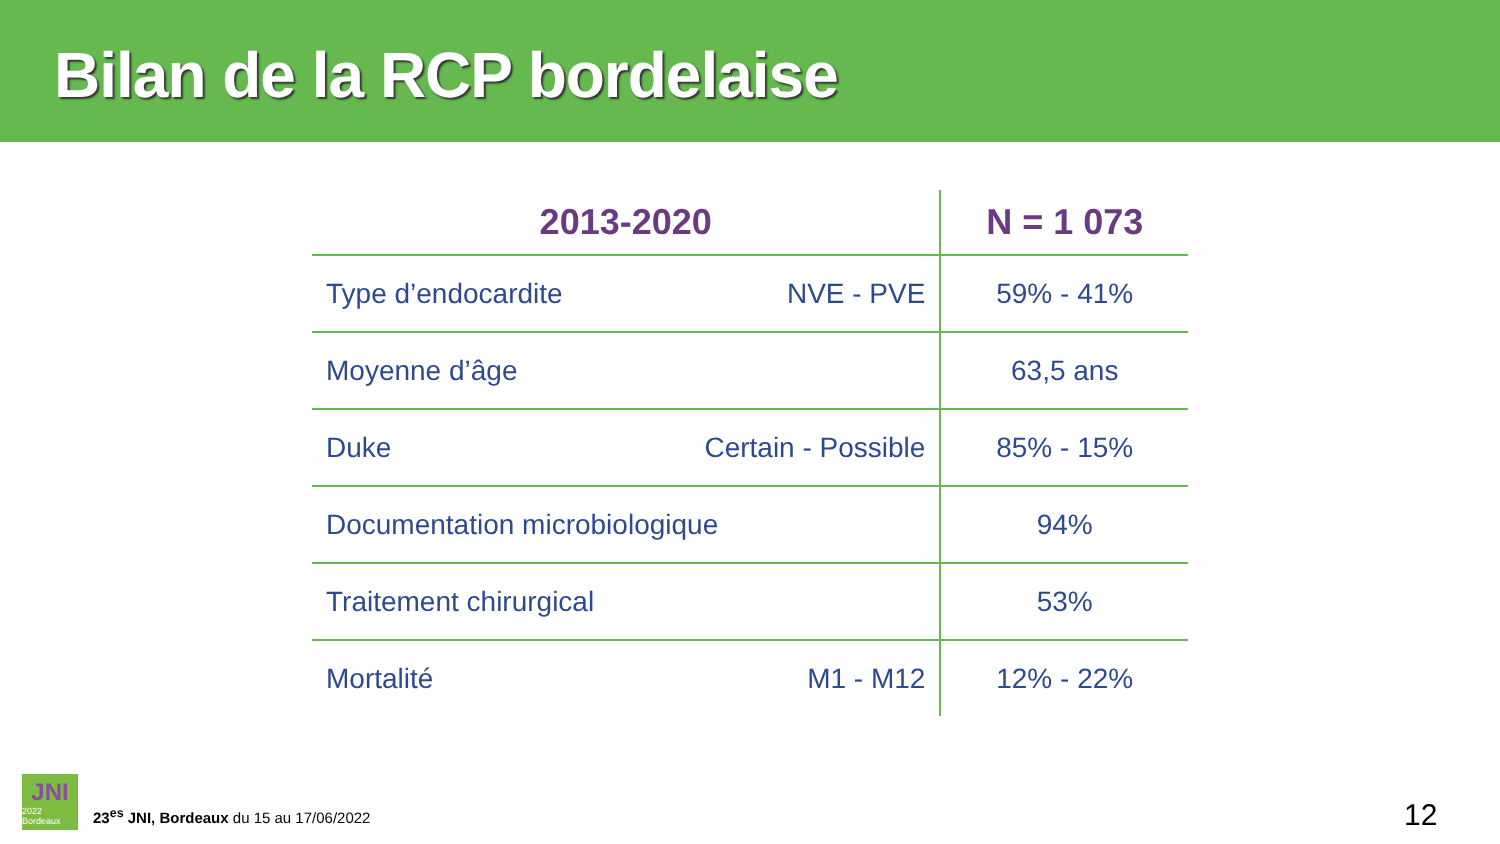Bilan de la RCP bordelaise
| 2013-2020 | N = 1 073 |
| --- | --- |
| Type d’endocardite NVE - PVE | 59% - 41% |
| Moyenne d’âge | 63,5 ans |
| Duke Certain - Possible | 85% - 15% |
| Documentation microbiologique | 94% |
| Traitement chirurgical | 53% |
| Mortalité M1 - M12 | 12% - 22% |
JNI
2022 Bordeaux
23<sup>es</sup> JNI, Bordeaux du 15 au 17/06/2022
12